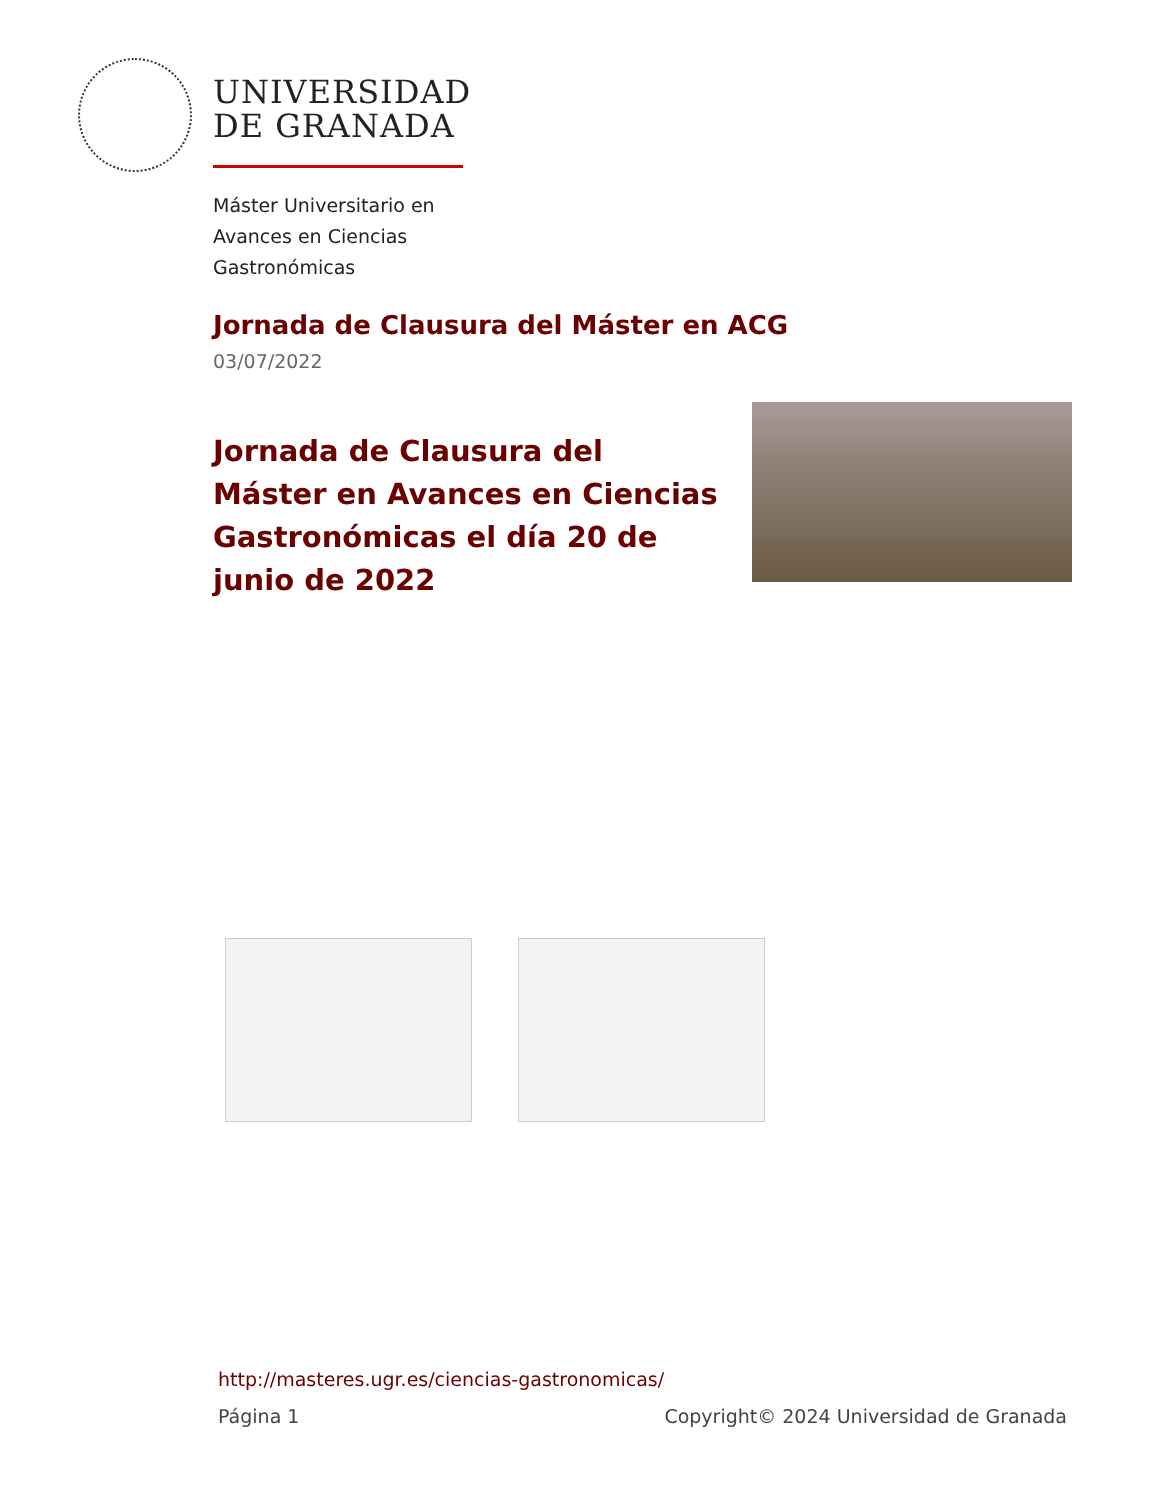UNIVERSIDAD
DE GRANADA
Máster Universitario en
Avances en Ciencias
Gastronómicas
Jornada de Clausura del Máster en ACG
03/07/2022
Jornada de Clausura del Máster en Avances en Ciencias Gastronómicas el día 20 de junio de 2022
http://masteres.ugr.es/ciencias-gastronomicas/
Página 1 Copyright© 2024 Universidad de Granada